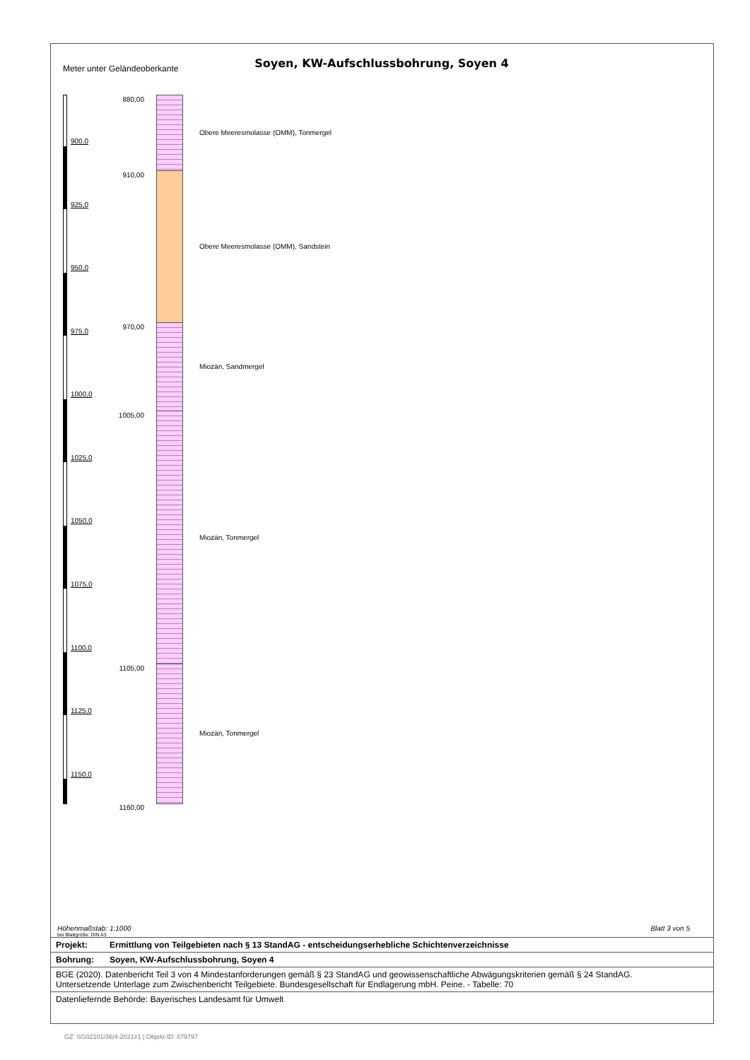Meter unter Geländeoberkante Soyen, KW-Aufschlussbohrung, Soyen 4
900,0
925,0
950,0
975,0
1000,0
1025,0
1050,0
1075,0
1100,0
1125,0
1150,0
880,00
910,00
970,00
1005,00
1105,00
1160,00
Obere Meeresmolasse (OMM), Tonmergel
Obere Meeresmolasse (OMM), Sandstein
Miozän, Sandmergel
Miozän, Tonmergel
Miozän, Tonmergel
Höhenmaßstab: 1:1000 Blatt 3 von 5
bei Blattgröße: DIN A3
| Projekt: | Ermittlung von Teilgebieten nach § 13 StandAG - entscheidungserhebliche Schichtenverzeichnisse |
| Bohrung: | Soyen, KW-Aufschlussbohrung, Soyen 4 |
| BGE (2020). Datenbericht Teil 3 von 4 Mindestanforderungen gemäß § 23 StandAG und geowissenschaftliche Abwägungskriterien gemäß § 24 StandAG. Untersetzende Unterlage zum Zwischenbericht Teilgebiete. Bundesgesellschaft für Endlagerung mbH. Peine. - Tabelle: 70 | |
| Datenliefernde Behörde: Bayerisches Landesamt für Umwelt | |
GZ: SG02101/36/4-2021#1 | Objekt-ID: 879797